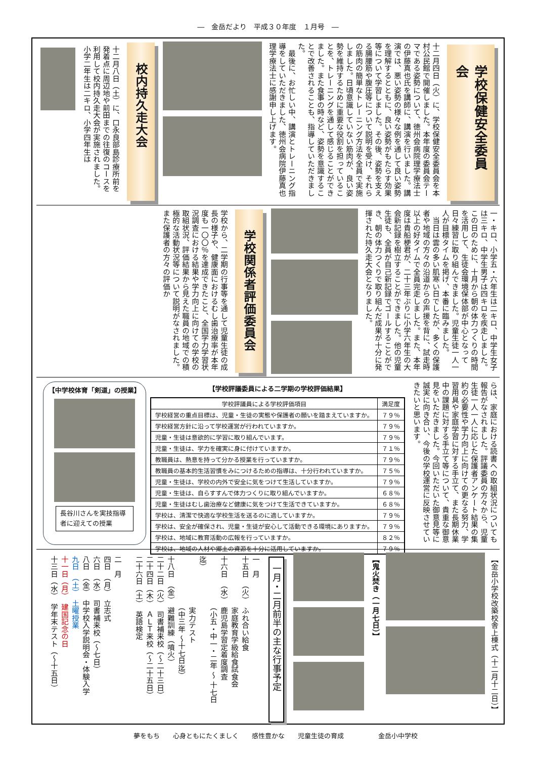―　金岳だより　平成３０年度　１月号　―
学校保健安全委員会
十二月四日（火）に、学校保健安全委員会を本村公民館で開催しました。本年度の委員会テーマである姿勢について、徳州会病院理学療法士の伊藤真也氏を講師に、講演を行いました。講演では、悪い姿勢の様々な例を通して良い姿勢を理解するとともに、良い姿勢がもたらす効果等について学習しました。その後、姿勢を支える腸腰筋や腹圧等について説明を受け、それらの筋肉の簡単なトレーニング方法を全員で実施しました。日頃意識していない筋肉が、良い姿勢を維持するために重要な役割を担っていることを、トレーニングを通して感じることができました。また食事の時など、姿勢を意識することで改善されることも、指導していただきました。
　最後に、お忙しい中、講演とトレーニング指導をしていただきました、徳州会病院伊藤真也理学療法士に感謝申し上げます。
校内持久走大会
十二月八日（土）に、口永良部島診療所前を発着点に周辺地や前田までの往復のコースを利用して校内持久走大会が実施されました。小学二年生は二キロ、小学四年生は
一・キロ、小学五・六年生は二キロ、中学生女子は三キロ、中学生男子は四キロを疾走しました。この日のために、十月から朝の体力つくりの時間を活用して、生徒会環境保体部が中心となって日々練習に取り組んできました。児童生徒一人一人が目標タイムを掲げ、本番に臨みました。
　当日は雲の多い肌寒い日でしたが、多くの保護者や地域の方々の沿道からの声援を背に、試走時以上の好タイムで全員完走しました。また、本年度は貴船梗君が、二十三年ぶりに小学六年生の大会新記録を樹立することができました。他の児童生徒も、全員が自己新記録でゴールすることができ、朝の体力つくりで取り組んだ成果が十分に発揮された持久走大会となりました。
学校関係者評価委員会
学校から、二学期の行事等を通して児童生徒の成長の様子や、健康面におけるむし歯治療率が本年度も一〇〇％を達成できたこと、全国学力学習状況調査における結果や学力向上に向けての学校の取組状況、評価結果から見えた職員の地域での積極的な活動状況等について説明がなされました。また保護者の方々の評価か
らは、家庭における読書への取組状況についても報告がなされました。評議委員の方々から、児童生徒一人一人に応じた保護者アンケート結果の集約の必要性や学力向上に向けての更なる努力、学習用具や家庭学習に対する手立て、また長期休業中の課題に対する手立て等について、貴重な御意見をいただきました。今回いただいた御意見等に誠実に向き合い、今後の学校運営に反映させていきたいと思います。
【学校評議委員による二学期の学校評価結果】
| 学校評議員による学校評価項目 | 満足度 |
| --- | --- |
| 学校経営の重点目標は、児童・生徒の実態や保護者の願いを踏まえていますか。 | ７９％ |
| 学校経営方針に沿って学校運営が行われていますか。 | ７９％ |
| 児童・生徒は意欲的に学習に取り組んでいます。 | ７９％ |
| 児童・生徒は、学力を確実に身に付けていますか。 | ７１％ |
| 教職員は、熱意を持って分かる授業を行っていますか。 | ７９％ |
| 教職員の基本的生活習慣をみにつけるための指導は、十分行われていますか。 | ７５％ |
| 児童・生徒は、学校の内外で安全に気をつけて生活していますか。 | ７９％ |
| 児童・生徒は、自らすすんで体力つくりに取り組んでいますか。 | ６８％ |
| 児童・生徒はむし歯治療など健康に気をつけて生活できていますか。 | ６８％ |
| 学校は、清潔で快適な学校生活を送るのに適していますか。 | ７９％ |
| 学校は、安全が確保され、児童・生徒が安心して活動できる環境にありますか。 | ７９％ |
| 学校は、地域に教育活動の広報を行っていますか。 | ８２％ |
| 学校は、地域の人材や郷土の資源を十分に活用していますか。 | ７９％ |
【中学校体育「剣道」の授業】
長谷川さんを実技指導者に迎えての授業
【金岳小学校改築校舎上棟式（十二月十二日）】
【鬼火焚き（一月七日）】
一月・二月前半の主な行事予定
一　月
十五日　（火）　ふれ合い給食
　　　　　　　家庭教育学級給食試食会
十六日　（水）　鹿児島学習定着度調査
　　　　　　　（小五・中一・二年 ～ 十七日迄）
　　　　　　　実力テスト
　　　　　　　（中三年 ～十七日迄）
十八日　（金）　避難訓練（噴火）
二十二日（火）　司書補来校（～二十三日）
二十四日（木）　ＡＬＴ来校（～二十五日）
二十六日（土）　英語検定
二　月
四日　（月）　立志式
六日　（水）　司書補来校（～七日）
八日　（金）　中学校入学説明会・体験入学
九日　（土）　土曜授業
十一日（月）　建国記念の日
十三日（水）　学年末テスト（～十五日）
夢をもち　　心身ともにたくましく　　感性豊かな　　児童生徒の育成 金岳小中学校